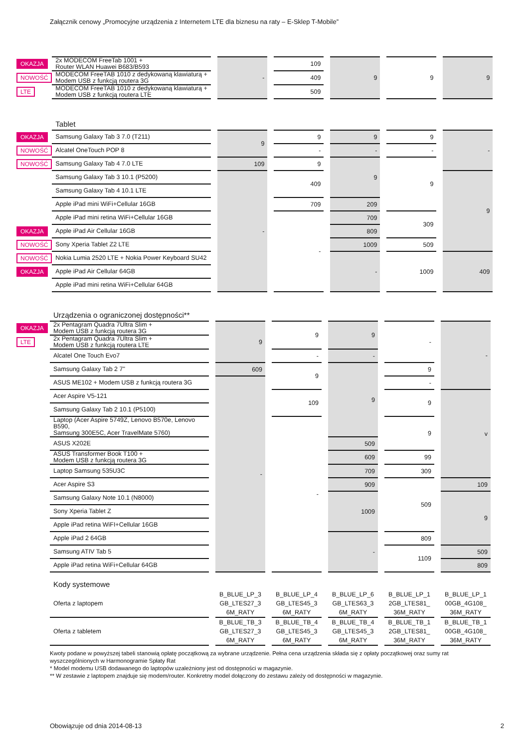Załącznik cenowy „Promocyjne urządzenia z Internetem LTE dla biznesu na raty – E-Sklep T-Mobile”
| OKAZJA | 2x MODECOM FreeTab 1001 + Router WLAN Huawei B683/B593 | | - | | 109 | | 9 | | 9 | | 9 |
| NOWOŚĆ | MODECOM FreeTAB 1010 z dedykowaną klawiaturą + Modem USB z funkcją routera 3G | | | | 409 | | | | | | |
| LTE | MODECOM FreeTAB 1010 z dedykowaną klawiaturą + Modem USB z funkcją routera LTE | | | | 509 | | | | | | |
| | Tablet | | | | | | | | | | |
| OKAZJA | Samsung Galaxy Tab 3 7.0 (T211) | | 9 | | 9 | | 9 | | 9 | | - |
| NOWOŚĆ | Alcatel OneTouch POP 8 | | | | - | | - | | - | | |
| NOWOŚĆ | Samsung Galaxy Tab 4 7.0 LTE | | 109 | | 9 | | 9 | | 9 | | |
| | Samsung Galaxy Tab 3 10.1 (P5200) | | - | | 409 | | | | | | 9 |
| | Samsung Galaxy Tab 4 10.1 LTE | | | | | | | | | | |
| | Apple iPad mini WiFi+Cellular 16GB | | | | 709 | | 209 | | | | |
| | Apple iPad mini retina WiFi+Cellular 16GB | | | | - | | 709 | | 309 | | |
| OKAZJA | Apple iPad Air Cellular 16GB | | | | | | 809 | | | | |
| NOWOŚĆ | Sony Xperia Tablet Z2 LTE | | | | | | 1009 | | 509 | | |
| NOWOŚĆ | Nokia Lumia 2520 LTE + Nokia Power Keyboard SU42 | | | | | | - | | 1009 | | 409 |
| OKAZJA | Apple iPad Air Cellular 64GB | | | | | | | | | | |
| | Apple iPad mini retina WiFi+Cellular 64GB | | | | | | | | | | |
| | Urządzenia o ograniczonej dostępności** | | | | | | | | | | |
| OKAZJA | 2x Pentagram Quadra 7Ultra Slim + Modem USB z funkcją routera 3G | | 9 | | 9 | | 9 | | - | | - |
| LTE | 2x Pentagram Quadra 7Ultra Slim + Modem USB z funkcją routera LTE | | | | | | | | | | |
| | Alcatel One Touch Evo7 | | | | - | | - | | | | |
| | Samsung Galaxy Tab 2 7" | | 609 | | 9 | | 9 | | 9 | | |
| | ASUS ME102 + Modem USB z funkcją routera 3G | | - | | | | | | - | | |
| | Acer Aspire V5-121 | | | | 109 | | | | 9 | | v |
| | Samsung Galaxy Tab 2 10.1 (P5100) | | | | | | | | | | |
| | Laptop (Acer Aspire 5749Z, Lenovo B570e, Lenovo B590, Samsung 300E5C, Acer TravelMate 5760) | | | | - | | | | 9 | | |
| | ASUS X202E | | | | | | 509 | | | | |
| | ASUS Transformer Book T100 + Modem USB z funkcją routera 3G | | | | | | 609 | | 99 | | |
| | Laptop Samsung 535U3C | | | | | | 709 | | 309 | | |
| | Acer Aspire S3 | | | | | | 909 | | 509 | | 109 |
| | Samsung Galaxy Note 10.1 (N8000) | | | | | | 1009 | | | | 9 |
| | Sony Xperia Tablet Z | | | | | | | | | | |
| | Apple iPad retina WiFI+Cellular 16GB | | | | | | | | | | |
| | Apple iPad 2 64GB | | | | | | - | | 809 | | |
| | Samsung ATIV Tab 5 | | | | | | | | 1109 | | 509 |
| | Apple iPad retina WiFi+Cellular 64GB | | | | | | | | | | 809 |
| | Kody systemowe | | | | | | | | | | |
| | Oferta z laptopem | | B_BLUE_LP_3 GB_LTES27_3 6M_RATY | | B_BLUE_LP_4 GB_LTES45_3 6M_RATY | | B_BLUE_LP_6 GB_LTES63_3 6M_RATY | | B_BLUE_LP_1 2GB_LTES81_ 36M_RATY | | B_BLUE_LP_1 00GB_4G108_ 36M_RATY |
| | Oferta z tabletem | | B_BLUE_TB_3 GB_LTES27_3 6M_RATY | | B_BLUE_TB_4 GB_LTES45_3 6M_RATY | | B_BLUE_TB_4 GB_LTES45_3 6M_RATY | | B_BLUE_TB_1 2GB_LTES81_ 36M_RATY | | B_BLUE_TB_1 00GB_4G108_ 36M_RATY |
Kwoty podane w powyższej tabeli stanowią opłatę początkową za wybrane urządzenie. Pełna cena urządzenia składa się z opłaty początkowej oraz sumy rat wyszczególnionych w Harmonogramie Spłaty Rat
* Model modemu USB dodawanego do laptopów uzależniony jest od dostępności w magazynie.
** W zestawie z laptopem znajduje się modem/router. Konkretny model dołączony do zestawu zależy od dostępności w magazynie.
Obowiązuje od dnia 2014-08-13 2